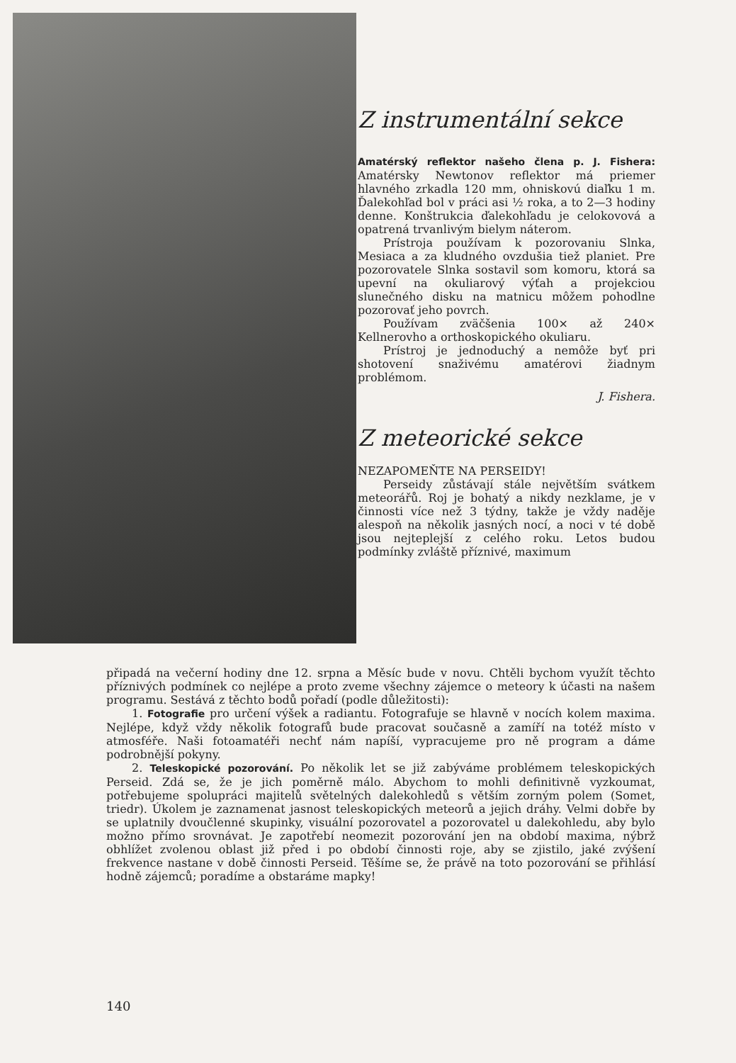Z instrumentální sekce
Amatérský reflektor našeho člena p. J. Fishera: Amatérsky Newtonov reflektor má priemer hlavného zrkadla 120 mm, ohniskovú diaľku 1 m. Ďalekohľad bol v práci asi ½ roka, a to 2—3 hodiny denne. Konštrukcia ďalekohľadu je celokovová a opatrená trvanlivým bielym náterom.
Prístroja používam k pozorovaniu Slnka, Mesiaca a za kludného ovzdušia tiež planiet. Pre pozorovatele Slnka sostavil som komoru, ktorá sa upevní na okuliarový výťah a projekciou slunečného disku na matnicu môžem pohodlne pozorovať jeho povrch.
Používam zväčšenia 100× až 240× Kellnerovho a orthoskopického okuliaru.
Prístroj je jednoduchý a nemôže byť pri shotovení snaživému amatérovi žiadnym problémom.
J. Fishera.
Z meteorické sekce
NEZAPOMEŇTE NA PERSEIDY!
Perseidy zůstávají stále největším svátkem meteorářů. Roj je bohatý a nikdy nezklame, je v činnosti více než 3 týdny, takže je vždy naděje alespoň na několik jasných nocí, a noci v té době jsou nejteplejší z celého roku. Letos budou podmínky zvláště příznivé, maximum
připadá na večerní hodiny dne 12. srpna a Měsíc bude v novu. Chtěli bychom využít těchto příznivých podmínek co nejlépe a proto zveme všechny zájemce o meteory k účasti na našem programu. Sestává z těchto bodů pořadí (podle důležitosti):
1. Fotografie pro určení výšek a radiantu. Fotografuje se hlavně v nocích kolem maxima. Nejlépe, když vždy několik fotografů bude pracovat současně a zamíří na totéž místo v atmosféře. Naši fotoamatéři nechť nám napíší, vypracujeme pro ně program a dáme podrobnější pokyny.
2. Teleskopické pozorování. Po několik let se již zabýváme problémem teleskopických Perseid. Zdá se, že je jich poměrně málo. Abychom to mohli definitivně vyzkoumat, potřebujeme spolupráci majitelů světelných dalekohledů s větším zorným polem (Somet, triedr). Úkolem je zaznamenat jasnost teleskopických meteorů a jejich dráhy. Velmi dobře by se uplatnily dvoučlenné skupinky, visuální pozorovatel a pozorovatel u dalekohledu, aby bylo možno přímo srovnávat. Je zapotřebí neomezit pozorování jen na období maxima, nýbrž obhlížet zvolenou oblast již před i po období činnosti roje, aby se zjistilo, jaké zvýšení frekvence nastane v době činnosti Perseid. Těšíme se, že právě na toto pozorování se přihlásí hodně zájemců; poradíme a obstaráme mapky!
140